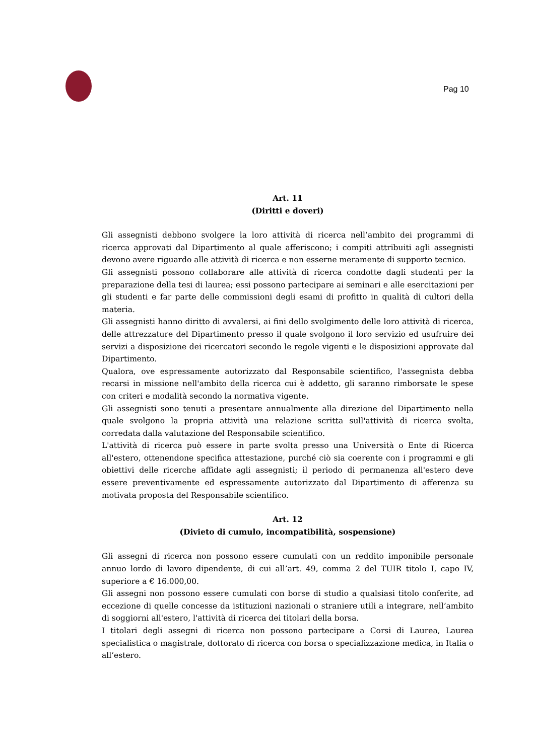Pag 10
Art. 11
(Diritti e doveri)
Gli assegnisti debbono svolgere la loro attività di ricerca nell’ambito dei programmi di ricerca approvati dal Dipartimento al quale afferiscono; i compiti attribuiti agli assegnisti devono avere riguardo alle attività di ricerca e non esserne meramente di supporto tecnico.
Gli assegnisti possono collaborare alle attività di ricerca condotte dagli studenti per la preparazione della tesi di laurea; essi possono partecipare ai seminari e alle esercitazioni per gli studenti e far parte delle commissioni degli esami di profitto in qualità di cultori della materia.
Gli assegnisti hanno diritto di avvalersi, ai fini dello svolgimento delle loro attività di ricerca, delle attrezzature del Dipartimento presso il quale svolgono il loro servizio ed usufruire dei servizi a disposizione dei ricercatori secondo le regole vigenti e le disposizioni approvate dal Dipartimento.
Qualora, ove espressamente autorizzato dal Responsabile scientifico, l'assegnista debba recarsi in missione nell'ambito della ricerca cui è addetto, gli saranno rimborsate le spese con criteri e modalità secondo la normativa vigente.
Gli assegnisti sono tenuti a presentare annualmente alla direzione del Dipartimento nella quale svolgono la propria attività una relazione scritta sull'attività di ricerca svolta, corredata dalla valutazione del Responsabile scientifico.
L'attività di ricerca può essere in parte svolta presso una Università o Ente di Ricerca all'estero, ottenendone specifica attestazione, purché ciò sia coerente con i programmi e gli obiettivi delle ricerche affidate agli assegnisti; il periodo di permanenza all'estero deve essere preventivamente ed espressamente autorizzato dal Dipartimento di afferenza su motivata proposta del Responsabile scientifico.
Art. 12
(Divieto di cumulo, incompatibilità, sospensione)
Gli assegni di ricerca non possono essere cumulati con un reddito imponibile personale annuo lordo di lavoro dipendente, di cui all’art. 49, comma 2 del TUIR titolo I, capo IV, superiore a € 16.000,00.
Gli assegni non possono essere cumulati con borse di studio a qualsiasi titolo conferite, ad eccezione di quelle concesse da istituzioni nazionali o straniere utili a integrare, nell’ambito di soggiorni all'estero, l'attività di ricerca dei titolari della borsa.
I titolari degli assegni di ricerca non possono partecipare a Corsi di Laurea, Laurea specialistica o magistrale, dottorato di ricerca con borsa o specializzazione medica, in Italia o all’estero.